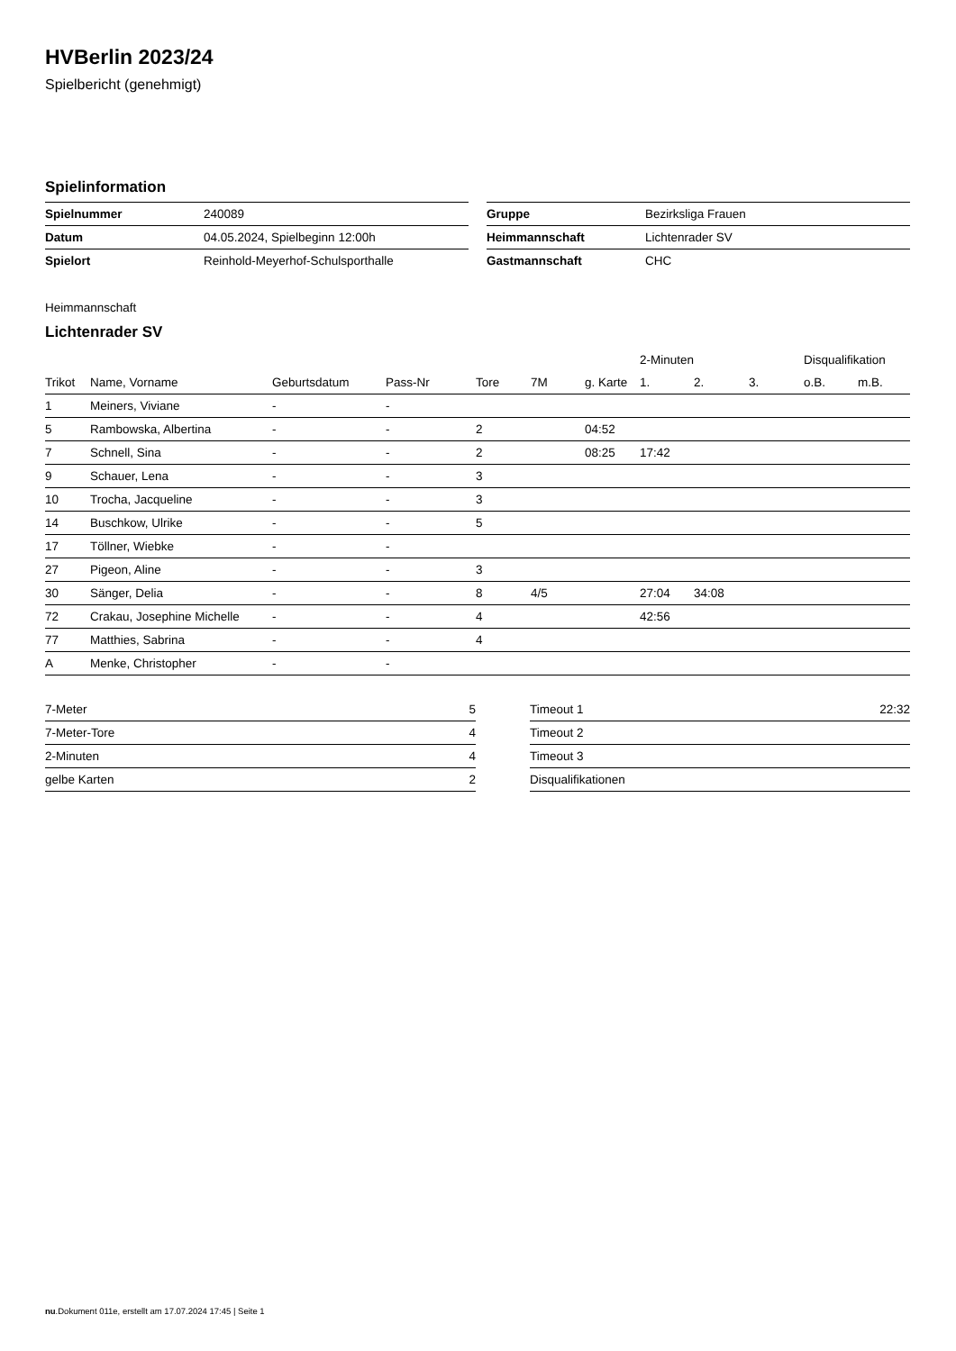HVBerlin 2023/24
Spielbericht (genehmigt)
Spielinformation
| Spielnummer | 240089 |
| Datum | 04.05.2024, Spielbeginn 12:00h |
| Spielort | Reinhold-Meyerhof-Schulsporthalle |
| Gruppe | Bezirksliga Frauen |
| Heimmannschaft | Lichtenrader SV |
| Gastmannschaft | CHC |
Heimmannschaft
Lichtenrader SV
| | | | | | | | 2-Minuten | | | Disqualifikation | |
| --- | --- | --- | --- | --- | --- | --- | --- | --- | --- | --- | --- |
| Trikot | Name, Vorname | Geburtsdatum | Pass-Nr | Tore | 7M | g. Karte | 1. | 2. | 3. | o.B. | m.B. |
| 1 | Meiners, Viviane | - | - | | | | | | | | |
| 5 | Rambowska, Albertina | - | - | 2 | | 04:52 | | | | | |
| 7 | Schnell, Sina | - | - | 2 | | 08:25 | 17:42 | | | | |
| 9 | Schauer, Lena | - | - | 3 | | | | | | | |
| 10 | Trocha, Jacqueline | - | - | 3 | | | | | | | |
| 14 | Buschkow, Ulrike | - | - | 5 | | | | | | | |
| 17 | Töllner, Wiebke | - | - | | | | | | | | |
| 27 | Pigeon, Aline | - | - | 3 | | | | | | | |
| 30 | Sänger, Delia | - | - | 8 | 4/5 | | 27:04 | 34:08 | | | |
| 72 | Crakau, Josephine Michelle | - | - | 4 | | | 42:56 | | | | |
| 77 | Matthies, Sabrina | - | - | 4 | | | | | | | |
| A | Menke, Christopher | - | - | | | | | | | | |
| 7-Meter | 5 |
| 7-Meter-Tore | 4 |
| 2-Minuten | 4 |
| gelbe Karten | 2 |
| Timeout 1 | 22:32 |
| Timeout 2 | |
| Timeout 3 | |
| Disqualifikationen | |
nu.Dokument 011e, erstellt am 17.07.2024 17:45 | Seite 1